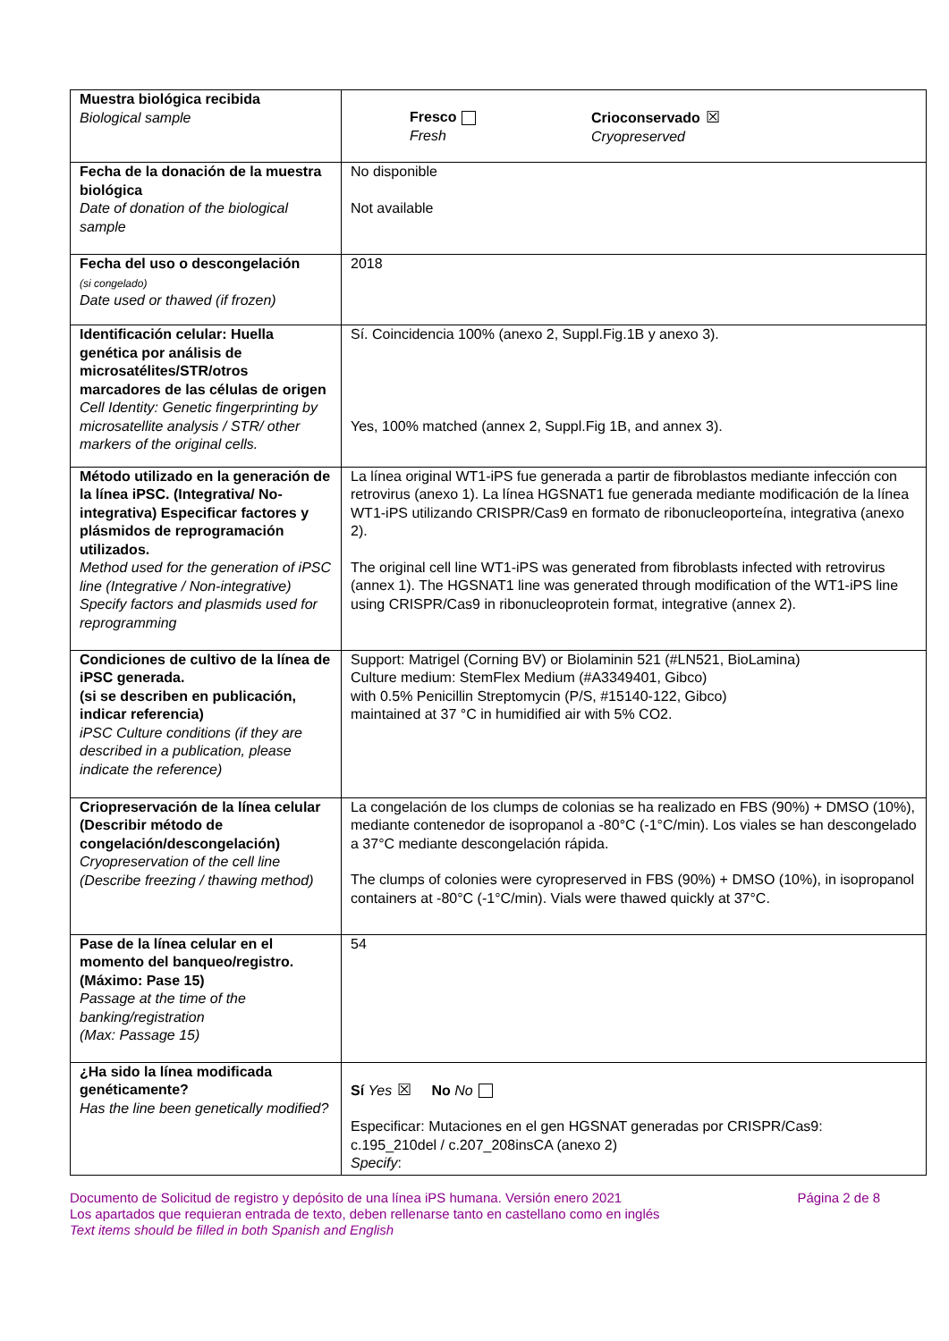| Muestra biológica recibida Biological sample | Fresco Fresh Crioconservado ☒ Cryopreserved |
| Fecha de la donación de la muestra biológica Date of donation of the biological sample | No disponible Not available |
| Fecha del uso o descongelación (si congelado) Date used or thawed (if frozen) | 2018 |
| Identificación celular: Huella genética por análisis de microsatélites/STR/otros marcadores de las células de origen Cell Identity: Genetic fingerprinting by microsatellite analysis / STR/ other markers of the original cells. | Sí. Coincidencia 100% (anexo 2, Suppl.Fig.1B y anexo 3). Yes, 100% matched (annex 2, Suppl.Fig 1B, and annex 3). |
| Método utilizado en la generación de la línea iPSC. (Integrativa/ No-integrativa) Especificar factores y plásmidos de reprogramación utilizados. Method used for the generation of iPSC line (Integrative / Non-integrative) Specify factors and plasmids used for reprogramming | La línea original WT1-iPS fue generada a partir de fibroblastos mediante infección con retrovirus (anexo 1). La línea HGSNAT1 fue generada mediante modificación de la línea WT1-iPS utilizando CRISPR/Cas9 en formato de ribonucleoporteína, integrativa (anexo 2). The original cell line WT1-iPS was generated from fibroblasts infected with retrovirus (annex 1). The HGSNAT1 line was generated through modification of the WT1-iPS line using CRISPR/Cas9 in ribonucleoprotein format, integrative (annex 2). |
| Condiciones de cultivo de la línea de iPSC generada. (si se describen en publicación, indicar referencia) iPSC Culture conditions (if they are described in a publication, please indicate the reference) | Support: Matrigel (Corning BV) or Biolaminin 521 (#LN521, BioLamina) Culture medium: StemFlex Medium (#A3349401, Gibco) with 0.5% Penicillin Streptomycin (P/S, #15140-122, Gibco) maintained at 37 °C in humidified air with 5% CO2. |
| Criopreservación de la línea celular (Describir método de congelación/descongelación) Cryopreservation of the cell line (Describe freezing / thawing method) | La congelación de los clumps de colonias se ha realizado en FBS (90%) + DMSO (10%), mediante contenedor de isopropanol a -80°C (-1°C/min). Los viales se han descongelado a 37°C mediante descongelación rápida. The clumps of colonies were cyropreserved in FBS (90%) + DMSO (10%), in isopropanol containers at -80°C (-1°C/min). Vials were thawed quickly at 37°C. |
| Pase de la línea celular en el momento del banqueo/registro. (Máximo: Pase 15) Passage at the time of the banking/registration (Max: Passage 15) | 54 |
| ¿Ha sido la línea modificada genéticamente? Has the line been genetically modified? | Sí Yes ☒ No No Especificar: Mutaciones en el gen HGSNAT generadas por CRISPR/Cas9: c.195_210del / c.207_208insCA (anexo 2) Specify : |
Documento de Solicitud de registro y depósito de una línea iPS humana. Versión enero 2021 Página 2 de 8
Los apartados que requieran entrada de texto, deben rellenarse tanto en castellano como en inglés
Text items should be filled in both Spanish and English